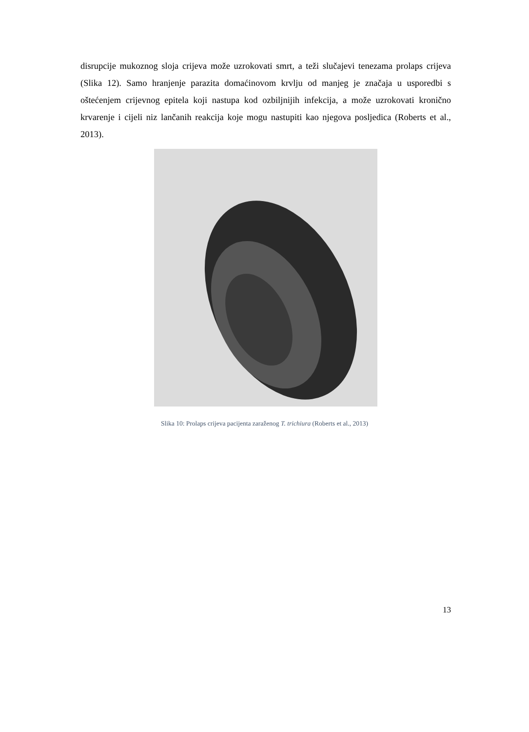disrupcije mukoznog sloja crijeva može uzrokovati smrt, a teži slučajevi tenezama prolaps crijeva (Slika 12). Samo hranjenje parazita domaćinovom krvlju od manjeg je značaja u usporedbi s oštećenjem crijevnog epitela koji nastupa kod ozbiljnijih infekcija, a može uzrokovati kronično krvarenje i cijeli niz lančanih reakcija koje mogu nastupiti kao njegova posljedica (Roberts et al., 2013).
Slika 10: Prolaps crijeva pacijenta zaraženog T. trichiura (Roberts et al., 2013)
13